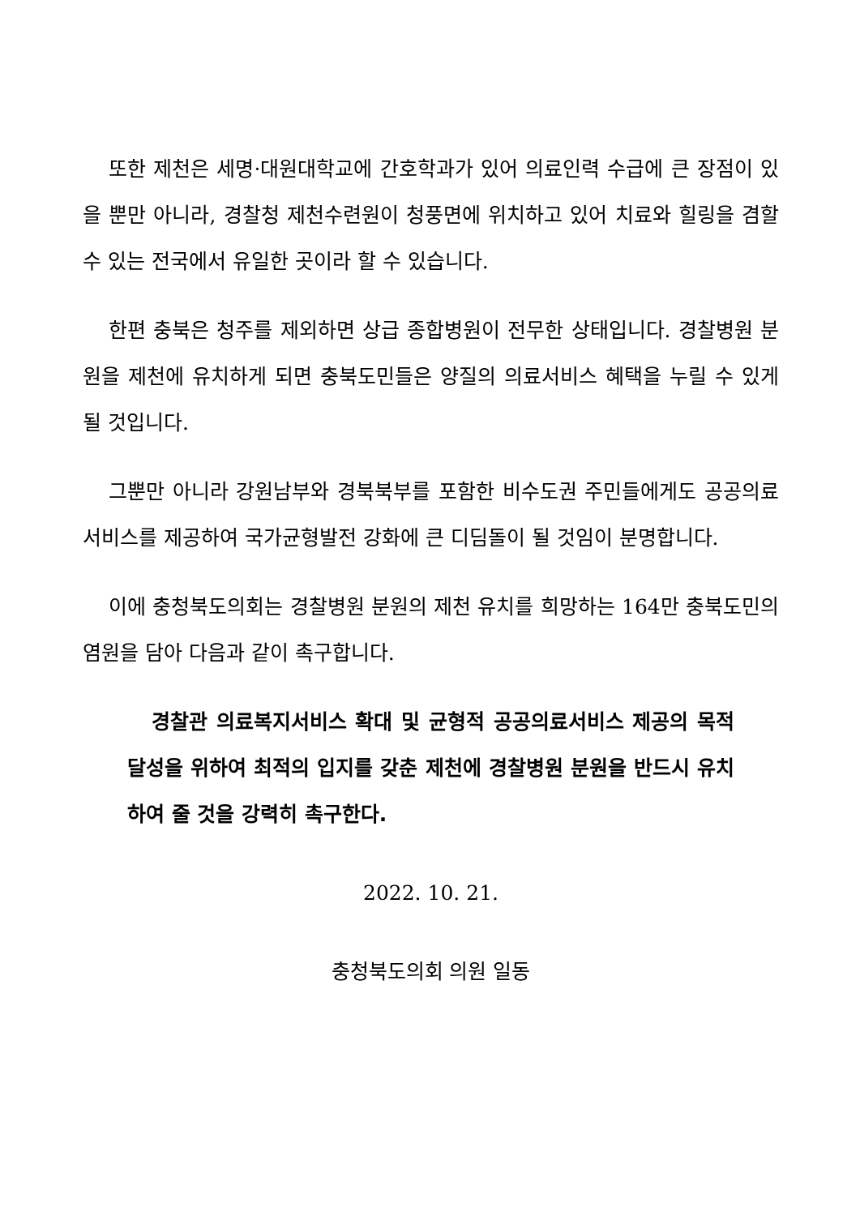또한 제천은 세명·대원대학교에 간호학과가 있어 의료인력 수급에 큰 장점이 있을 뿐만 아니라, 경찰청 제천수련원이 청풍면에 위치하고 있어 치료와 힐링을 겸할 수 있는 전국에서 유일한 곳이라 할 수 있습니다.
한편 충북은 청주를 제외하면 상급 종합병원이 전무한 상태입니다. 경찰병원 분원을 제천에 유치하게 되면 충북도민들은 양질의 의료서비스 혜택을 누릴 수 있게 될 것입니다.
그뿐만 아니라 강원남부와 경북북부를 포함한 비수도권 주민들에게도 공공의료서비스를 제공하여 국가균형발전 강화에 큰 디딤돌이 될 것임이 분명합니다.
이에 충청북도의회는 경찰병원 분원의 제천 유치를 희망하는 164만 충북도민의 염원을 담아 다음과 같이 촉구합니다.
경찰관 의료복지서비스 확대 및 균형적 공공의료서비스 제공의 목적 달성을 위하여 최적의 입지를 갖춘 제천에 경찰병원 분원을 반드시 유치하여 줄 것을 강력히 촉구한다.
2022. 10. 21.
충청북도의회 의원 일동